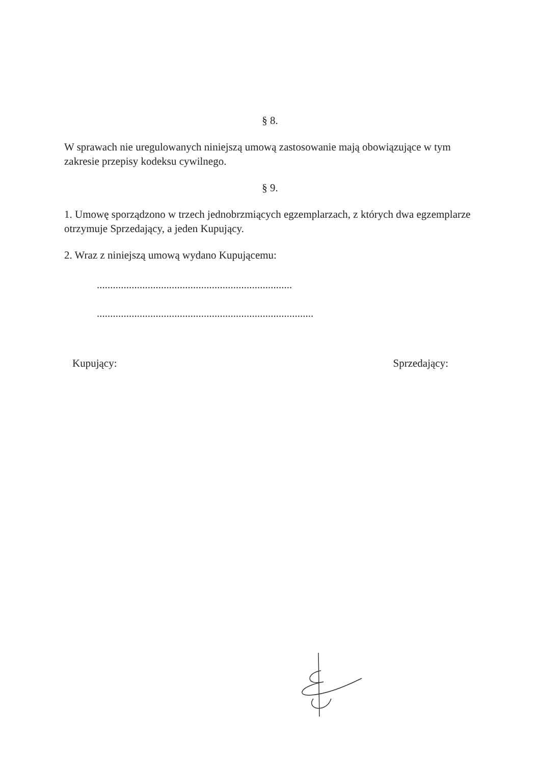§ 8.
W sprawach nie uregulowanych niniejszą umową zastosowanie mają obowiązujące w tym zakresie przepisy kodeksu cywilnego.
§ 9.
1. Umowę sporządzono w trzech jednobrzmiących egzemplarzach, z których dwa egzemplarze otrzymuje Sprzedający, a jeden Kupujący.
2. Wraz z niniejszą umową wydano Kupującemu:
.........................................................................
.................................................................................
Kupujący: Sprzedający: